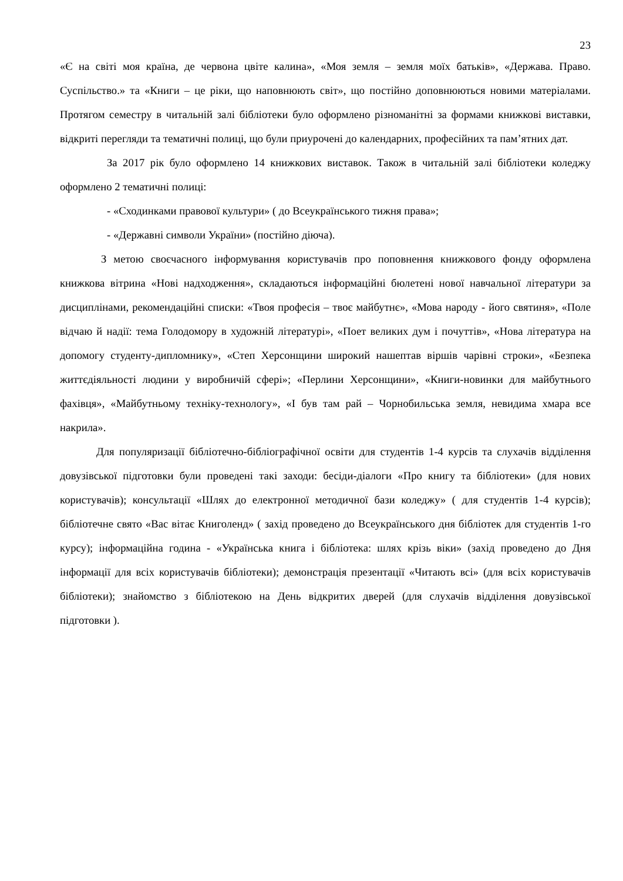23
«Є на світі моя країна, де червона цвіте калина», «Моя земля – земля моїх батьків», «Держава. Право. Суспільство.» та «Книги – це ріки, що наповнюють світ», що постійно доповнюються новими матеріалами. Протягом семестру в читальній залі бібліотеки було оформлено різноманітні за формами книжкові виставки, відкриті перегляди та тематичні полиці, що були приурочені до календарних, професійних та пам’ятних дат.
За 2017 рік було оформлено 14 книжкових виставок. Також в читальній залі бібліотеки коледжу оформлено 2 тематичні полиці:
- «Сходинками правової культури» ( до Всеукраїнського тижня права»;
- «Державні символи України» (постійно діюча).
З метою своєчасного інформування користувачів про поповнення книжкового фонду оформлена книжкова вітрина «Нові надходження», складаються інформаційні бюлетені нової навчальної літератури за дисциплінами, рекомендаційні списки: «Твоя професія – твоє майбутнє», «Мова народу - його святиня», «Поле відчаю й надії: тема Голодомору в художній літературі», «Поет великих дум і почуттів», «Нова література на допомогу студенту-дипломнику», «Степ Херсонщини широкий нашептав віршів чарівні строки», «Безпека життєдіяльності людини у виробничій сфері»; «Перлини Херсонщини», «Книги-новинки для майбутнього фахівця», «Майбутньому техніку-технологу», «І був там рай – Чорнобильська земля, невидима хмара все накрила».
Для популяризації бібліотечно-бібліографічної освіти для студентів 1-4 курсів та слухачів відділення довузівської підготовки були проведені такі заходи: бесіди-діалоги «Про книгу та бібліотеки» (для нових користувачів); консультації «Шлях до електронної методичної бази коледжу» ( для студентів 1-4 курсів); бібліотечне свято «Вас вітає Книголенд» ( захід проведено до Всеукраїнського дня бібліотек для студентів 1-го курсу); інформаційна година - «Українська книга і бібліотека: шлях крізь віки» (захід проведено до Дня інформації для всіх користувачів бібліотеки); демонстрація презентації «Читають всі» (для всіх користувачів бібліотеки); знайомство з бібліотекою на День відкритих дверей (для слухачів відділення довузівської підготовки ).